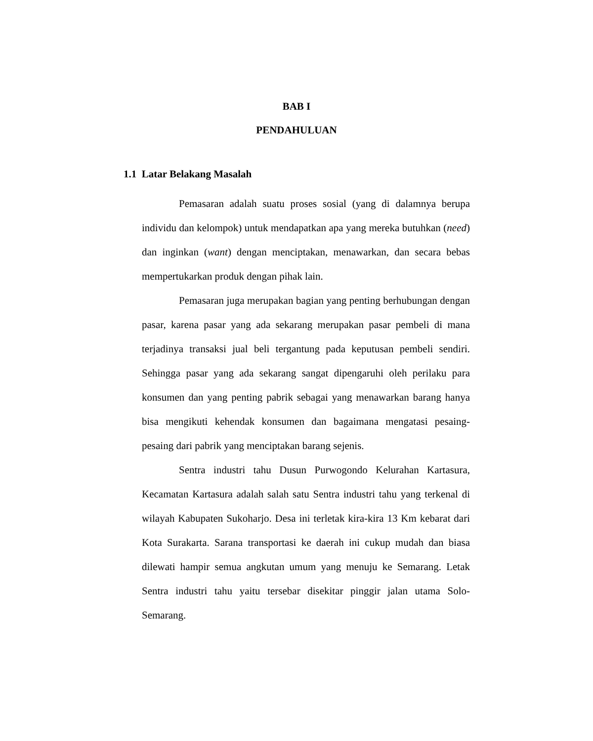BAB I
PENDAHULUAN
1.1 Latar Belakang Masalah
Pemasaran adalah suatu proses sosial (yang di dalamnya berupa individu dan kelompok) untuk mendapatkan apa yang mereka butuhkan (need) dan inginkan (want) dengan menciptakan, menawarkan, dan secara bebas mempertukarkan produk dengan pihak lain.
Pemasaran juga merupakan bagian yang penting berhubungan dengan pasar, karena pasar yang ada sekarang merupakan pasar pembeli di mana terjadinya transaksi jual beli tergantung pada keputusan pembeli sendiri. Sehingga pasar yang ada sekarang sangat dipengaruhi oleh perilaku para konsumen dan yang penting pabrik sebagai yang menawarkan barang hanya bisa mengikuti kehendak konsumen dan bagaimana mengatasi pesaing-pesaing dari pabrik yang menciptakan barang sejenis.
Sentra industri tahu Dusun Purwogondo Kelurahan Kartasura, Kecamatan Kartasura adalah salah satu Sentra industri tahu yang terkenal di wilayah Kabupaten Sukoharjo. Desa ini terletak kira-kira 13 Km kebarat dari Kota Surakarta. Sarana transportasi ke daerah ini cukup mudah dan biasa dilewati hampir semua angkutan umum yang menuju ke Semarang. Letak Sentra industri tahu yaitu tersebar disekitar pinggir jalan utama Solo-Semarang.